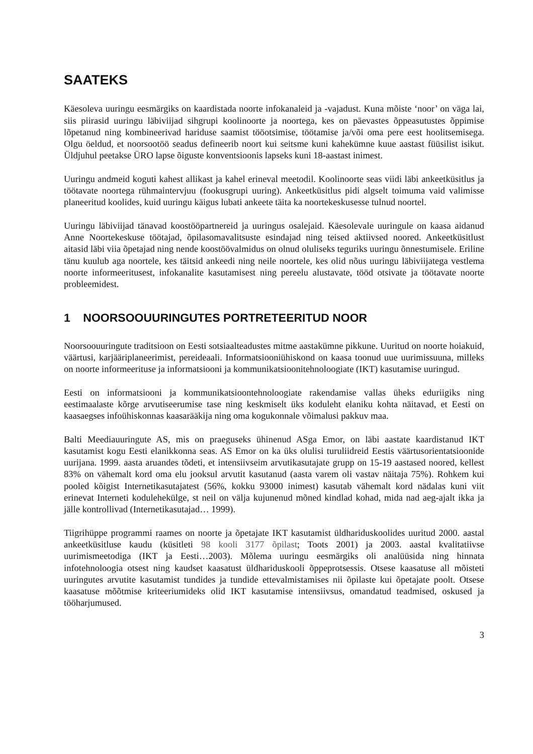SAATEKS
Käesoleva uuringu eesmärgiks on kaardistada noorte infokanaleid ja -vajadust. Kuna mõiste ‘noor’ on väga lai, siis piirasid uuringu läbiviijad sihgrupi koolinoorte ja noortega, kes on päevastes õppeasutustes õppimise lõpetanud ning kombineerivad hariduse saamist tööotsimise, töötamise ja/või oma pere eest hoolitsemisega. Olgu öeldud, et noorsootöö seadus defineerib noort kui seitsme kuni kahekümne kuue aastast füüsilist isikut. Üldjuhul peetakse ÜRO lapse õiguste konventsioonis lapseks kuni 18-aastast inimest.
Uuringu andmeid koguti kahest allikast ja kahel erineval meetodil. Koolinoorte seas viidi läbi ankeetküsitlus ja töötavate noortega rühmaintervjuu (fookusgrupi uuring). Ankeetküsitlus pidi algselt toimuma vaid valimisse planeeritud koolides, kuid uuringu käigus lubati ankeete täita ka noortekeskusesse tulnud noortel.
Uuringu läbiviijad tänavad koostööpartnereid ja uuringus osalejaid. Käesolevale uuringule on kaasa aidanud Anne Noortekeskuse töötajad, õpilasomavalitsuste esindajad ning teised aktiivsed noored. Ankeetküsitlust aitasid läbi viia õpetajad ning nende koostöövalmidus on olnud oluliseks teguriks uuringu õnnestumisele. Eriline tänu kuulub aga noortele, kes täitsid ankeedi ning neile noortele, kes olid nõus uuringu läbiviijatega vestlema noorte informeeritusest, infokanalite kasutamisest ning pereelu alustavate, tööd otsivate ja töötavate noorte probleemidest.
1 NOORSOOUURINGUTES PORTRETEERITUD NOOR
Noorsoouuringute traditsioon on Eesti sotsiaalteadustes mitme aastakümne pikkune. Uuritud on noorte hoiakuid, väärtusi, karjääriplaneerimist, pereideaali. Informatsiooniühiskond on kaasa toonud uue uurimissuuna, milleks on noorte informeerituse ja informatsiooni ja kommunikatsioonitehnoloogiate (IKT) kasutamise uuringud.
Eesti on informatsiooni ja kommunikatsioontehnoloogiate rakendamise vallas üheks eduriigiks ning eestimaalaste kõrge arvutiseerumise tase ning keskmiselt üks koduleht elaniku kohta näitavad, et Eesti on kaasaegses infoühiskonnas kaasarääkija ning oma kogukonnale võimalusi pakkuv maa.
Balti Meediauuringute AS, mis on praeguseks ühinenud ASga Emor, on läbi aastate kaardistanud IKT kasutamist kogu Eesti elanikkonna seas. AS Emor on ka üks olulisi turuliidreid Eestis väärtusorientatsioonide uurijana. 1999. aasta aruandes tõdeti, et intensiivseim arvutikasutajate grupp on 15-19 aastased noored, kellest 83% on vähemalt kord oma elu jooksul arvutit kasutanud (aasta varem oli vastav näitaja 75%). Rohkem kui pooled kõigist Internetikasutajatest (56%, kokku 93000 inimest) kasutab vähemalt kord nädalas kuni viit erinevat Interneti kodulehekülge, st neil on välja kujunenud mõned kindlad kohad, mida nad aeg-ajalt ikka ja jälle kontrollivad (Internetikasutajad… 1999).
Tiigrihüppe programmi raames on noorte ja õpetajate IKT kasutamist üldhariduskoolides uuritud 2000. aastal ankeetküsitluse kaudu (küsitleti 98 kooli 3177 õpilast; Toots 2001) ja 2003. aastal kvalitatiivse uurimismeetodiga (IKT ja Eesti…2003). Mõlema uuringu eesmärgiks oli analüüsida ning hinnata infotehnoloogia otsest ning kaudset kaasatust üldhariduskooli õppeprotsessis. Otsese kaasatuse all mõisteti uuringutes arvutite kasutamist tundides ja tundide ettevalmistamises nii õpilaste kui õpetajate poolt. Otsese kaasatuse mõõtmise kriteeriumideks olid IKT kasutamise intensiivsus, omandatud teadmised, oskused ja tööharjumused.
3